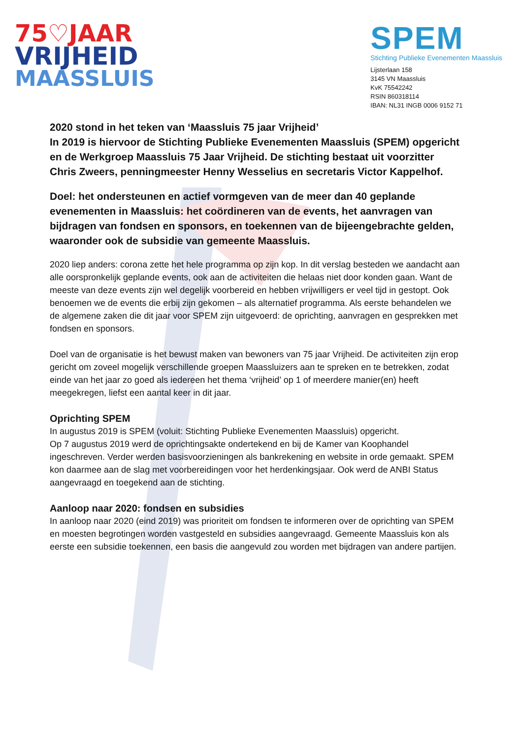75♡JAAR
VRIJHEID
MAASSLUIS
SPEM
Stichting Publieke Evenementen Maassluis
Lijsterlaan 158
3145 VN Maassluis
KvK 75542242
RSIN 860318114
IBAN: NL31 INGB 0006 9152 71
2020 stond in het teken van ‘Maassluis 75 jaar Vrijheid’
In 2019 is hiervoor de Stichting Publieke Evenementen Maassluis (SPEM) opgericht en de Werkgroep Maassluis 75 Jaar Vrijheid. De stichting bestaat uit voorzitter Chris Zweers, penningmeester Henny Wesselius en secretaris Victor Kappelhof.
Doel: het ondersteunen en actief vormgeven van de meer dan 40 geplande evenementen in Maassluis: het coördineren van de events, het aanvragen van bijdragen van fondsen en sponsors, en toekennen van de bijeengebrachte gelden, waaronder ook de subsidie van gemeente Maassluis.
2020 liep anders: corona zette het hele programma op zijn kop. In dit verslag besteden we aandacht aan alle oorspronkelijk geplande events, ook aan de activiteiten die helaas niet door konden gaan. Want de meeste van deze events zijn wel degelijk voorbereid en hebben vrijwilligers er veel tijd in gestopt. Ook benoemen we de events die erbij zijn gekomen – als alternatief programma. Als eerste behandelen we de algemene zaken die dit jaar voor SPEM zijn uitgevoerd: de oprichting, aanvragen en gesprekken met fondsen en sponsors.
Doel van de organisatie is het bewust maken van bewoners van 75 jaar Vrijheid. De activiteiten zijn erop gericht om zoveel mogelijk verschillende groepen Maassluizers aan te spreken en te betrekken, zodat einde van het jaar zo goed als iedereen het thema ‘vrijheid’ op 1 of meerdere manier(en) heeft meegekregen, liefst een aantal keer in dit jaar.
Oprichting SPEM
In augustus 2019 is SPEM (voluit: Stichting Publieke Evenementen Maassluis) opgericht.
Op 7 augustus 2019 werd de oprichtingsakte ondertekend en bij de Kamer van Koophandel ingeschreven. Verder werden basisvoorzieningen als bankrekening en website in orde gemaakt. SPEM kon daarmee aan de slag met voorbereidingen voor het herdenkingsjaar. Ook werd de ANBI Status aangevraagd en toegekend aan de stichting.
Aanloop naar 2020: fondsen en subsidies
In aanloop naar 2020 (eind 2019) was prioriteit om fondsen te informeren over de oprichting van SPEM en moesten begrotingen worden vastgesteld en subsidies aangevraagd. Gemeente Maassluis kon als eerste een subsidie toekennen, een basis die aangevuld zou worden met bijdragen van andere partijen.